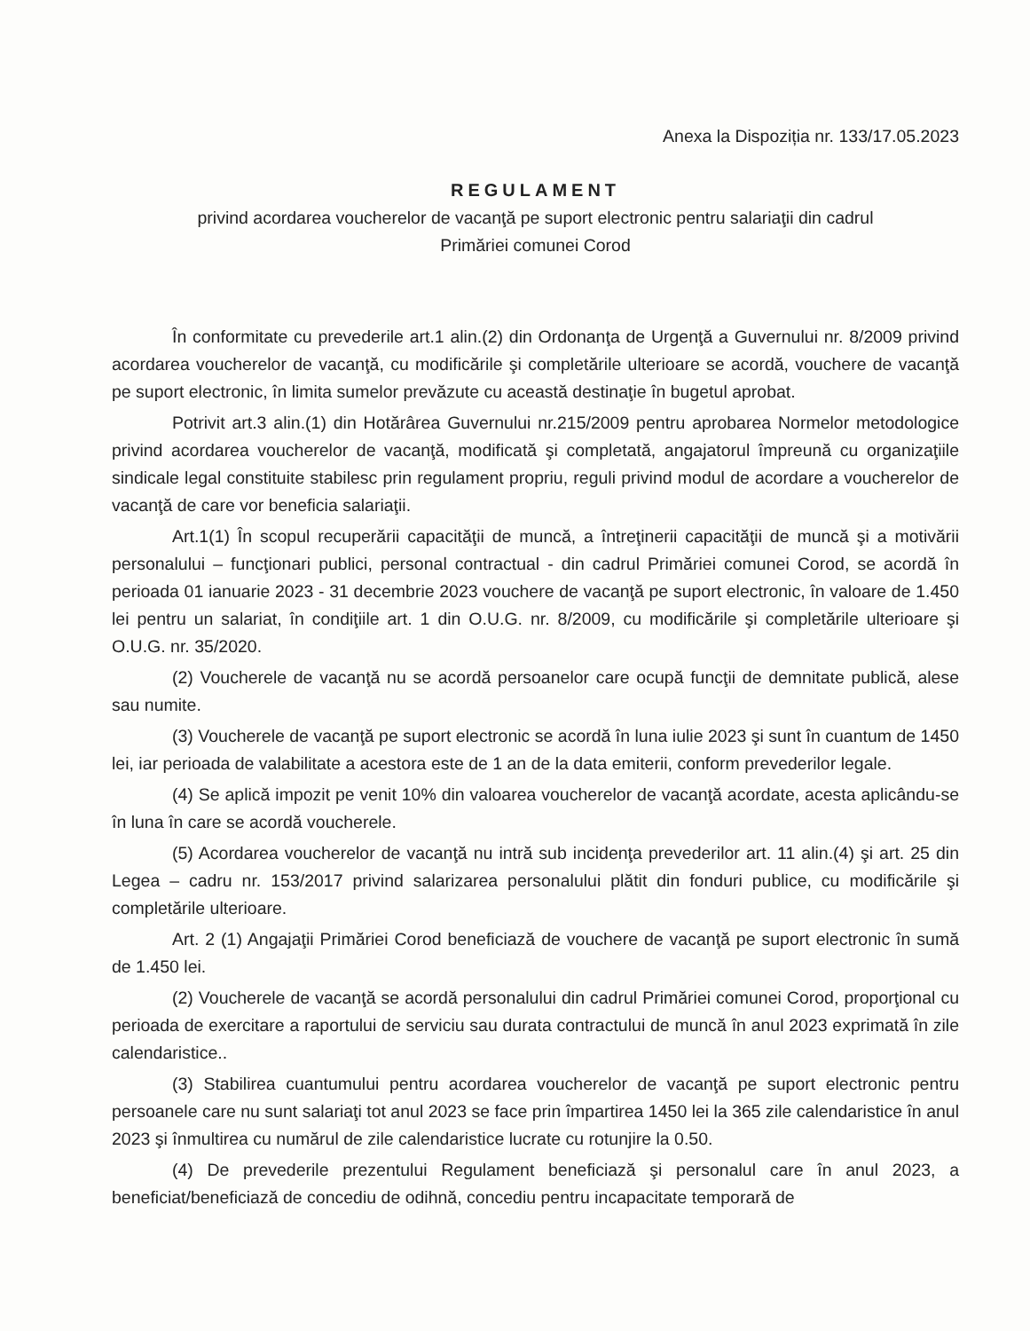Anexa la Dispoziția nr. 133/17.05.2023
REGULAMENT
privind acordarea voucherelor de vacanţă pe suport electronic pentru salariaţii din cadrul
Primăriei comunei Corod
În conformitate cu prevederile art.1 alin.(2) din Ordonanţa de Urgenţă a Guvernului nr. 8/2009 privind acordarea voucherelor de vacanţă, cu modificările şi completările ulterioare se acordă, vouchere de vacanţă pe suport electronic, în limita sumelor prevăzute cu această destinaţie în bugetul aprobat.
Potrivit art.3 alin.(1) din Hotărârea Guvernului nr.215/2009 pentru aprobarea Normelor metodologice privind acordarea voucherelor de vacanţă, modificată şi completată, angajatorul împreună cu organizaţiile sindicale legal constituite stabilesc prin regulament propriu, reguli privind modul de acordare a voucherelor de vacanţă de care vor beneficia salariaţii.
Art.1(1) În scopul recuperării capacităţii de muncă, a întreţinerii capacităţii de muncă şi a motivării personalului – funcţionari publici, personal contractual - din cadrul Primăriei comunei Corod, se acordă în perioada 01 ianuarie 2023 - 31 decembrie 2023 vouchere de vacanţă pe suport electronic, în valoare de 1.450 lei pentru un salariat, în condiţiile art. 1 din O.U.G. nr. 8/2009, cu modificările şi completările ulterioare şi O.U.G. nr. 35/2020.
(2) Voucherele de vacanţă nu se acordă persoanelor care ocupă funcţii de demnitate publică, alese sau numite.
(3) Voucherele de vacanţă pe suport electronic se acordă în luna iulie 2023 şi sunt în cuantum de 1450 lei, iar perioada de valabilitate a acestora este de 1 an de la data emiterii, conform prevederilor legale.
(4) Se aplică impozit pe venit 10% din valoarea voucherelor de vacanţă acordate, acesta aplicându-se în luna în care se acordă voucherele.
(5) Acordarea voucherelor de vacanţă nu intră sub incidenţa prevederilor art. 11 alin.(4) şi art. 25 din Legea – cadru nr. 153/2017 privind salarizarea personalului plătit din fonduri publice, cu modificările şi completările ulterioare.
Art. 2 (1) Angajaţii Primăriei Corod beneficiază de vouchere de vacanţă pe suport electronic în sumă de 1.450 lei.
(2) Voucherele de vacanţă se acordă personalului din cadrul Primăriei comunei Corod, proporţional cu perioada de exercitare a raportului de serviciu sau durata contractului de muncă în anul 2023 exprimată în zile calendaristice..
(3) Stabilirea cuantumului pentru acordarea voucherelor de vacanţă pe suport electronic pentru persoanele care nu sunt salariaţi tot anul 2023 se face prin împartirea 1450 lei la 365 zile calendaristice în anul 2023 şi înmultirea cu numărul de zile calendaristice lucrate cu rotunjire la 0.50.
(4) De prevederile prezentului Regulament beneficiază şi personalul care în anul 2023, a beneficiat/beneficiază de concediu de odihnă, concediu pentru incapacitate temporară de